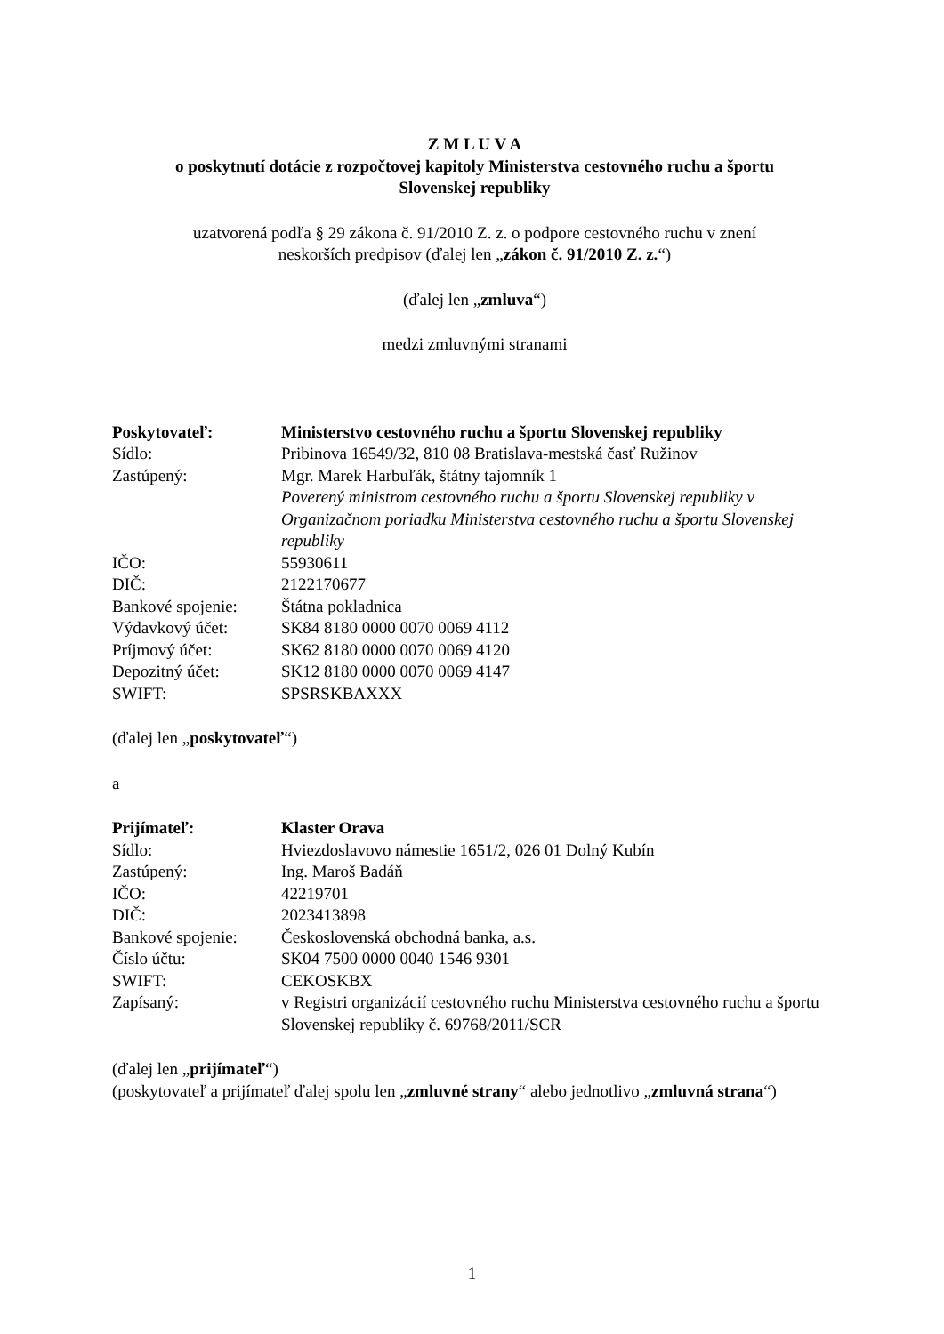Z M L U V A
o poskytnutí dotácie z rozpočtovej kapitoly Ministerstva cestovného ruchu a športu
Slovenskej republiky
uzatvorená podľa § 29 zákona č. 91/2010 Z. z. o podpore cestovného ruchu v znení
neskorších predpisov (ďalej len „zákon č. 91/2010 Z. z.“)
(ďalej len „zmluva“)
medzi zmluvnými stranami
| Poskytovateľ: | Ministerstvo cestovného ruchu a športu Slovenskej republiky |
| Sídlo: | Pribinova 16549/32, 810 08 Bratislava-mestská časť Ružinov |
| Zastúpený: | Mgr. Marek Harbuľák, štátny tajomník 1 Poverený ministrom cestovného ruchu a športu Slovenskej republiky v Organizačnom poriadku Ministerstva cestovného ruchu a športu Slovenskej republiky |
| IČO: | 55930611 |
| DIČ: | 2122170677 |
| Bankové spojenie: | Štátna pokladnica |
| Výdavkový účet: | SK84 8180 0000 0070 0069 4112 |
| Príjmový účet: | SK62 8180 0000 0070 0069 4120 |
| Depozitný účet: | SK12 8180 0000 0070 0069 4147 |
| SWIFT: | SPSRSKBAXXX |
(ďalej len „poskytovateľ“)
a
| Prijímateľ: | Klaster Orava |
| Sídlo: | Hviezdoslavovo námestie 1651/2, 026 01 Dolný Kubín |
| Zastúpený: | Ing. Maroš Badáň |
| IČO: | 42219701 |
| DIČ: | 2023413898 |
| Bankové spojenie: | Československá obchodná banka, a.s. |
| Číslo účtu: | SK04 7500 0000 0040 1546 9301 |
| SWIFT: | CEKOSKBX |
| Zapísaný: | v Registri organizácií cestovného ruchu Ministerstva cestovného ruchu a športu Slovenskej republiky č. 69768/2011/SCR |
(ďalej len „prijímateľ“)
(poskytovateľ a prijímateľ ďalej spolu len „zmluvné strany“ alebo jednotlivo „zmluvná strana“)
1